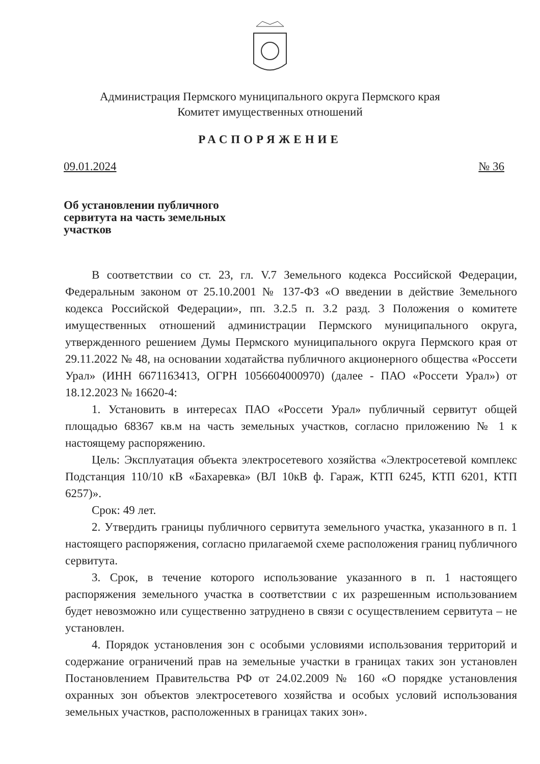Администрация Пермского муниципального округа Пермского края
Комитет имущественных отношений
РАСПОРЯЖЕНИЕ
09.01.2024 № 36
Об установлении публичного сервитута на часть земельных участков
В соответствии со ст. 23, гл. V.7 Земельного кодекса Российской Федерации, Федеральным законом от 25.10.2001 № 137-ФЗ «О введении в действие Земельного кодекса Российской Федерации», пп. 3.2.5 п. 3.2 разд. 3 Положения о комитете имущественных отношений администрации Пермского муниципального округа, утвержденного решением Думы Пермского муниципального округа Пермского края от 29.11.2022 № 48, на основании ходатайства публичного акционерного общества «Россети Урал» (ИНН 6671163413, ОГРН 1056604000970) (далее - ПАО «Россети Урал») от 18.12.2023 № 16620-4:
1. Установить в интересах ПАО «Россети Урал» публичный сервитут общей площадью 68367 кв.м на часть земельных участков, согласно приложению № 1 к настоящему распоряжению.
Цель: Эксплуатация объекта электросетевого хозяйства «Электросетевой комплекс Подстанция 110/10 кВ «Бахаревка» (ВЛ 10кВ ф. Гараж, КТП 6245, КТП 6201, КТП 6257)».
Срок: 49 лет.
2. Утвердить границы публичного сервитута земельного участка, указанного в п. 1 настоящего распоряжения, согласно прилагаемой схеме расположения границ публичного сервитута.
3. Срок, в течение которого использование указанного в п. 1 настоящего распоряжения земельного участка в соответствии с их разрешенным использованием будет невозможно или существенно затруднено в связи с осуществлением сервитута – не установлен.
4. Порядок установления зон с особыми условиями использования территорий и содержание ограничений прав на земельные участки в границах таких зон установлен Постановлением Правительства РФ от 24.02.2009 № 160 «О порядке установления охранных зон объектов электросетевого хозяйства и особых условий использования земельных участков, расположенных в границах таких зон».